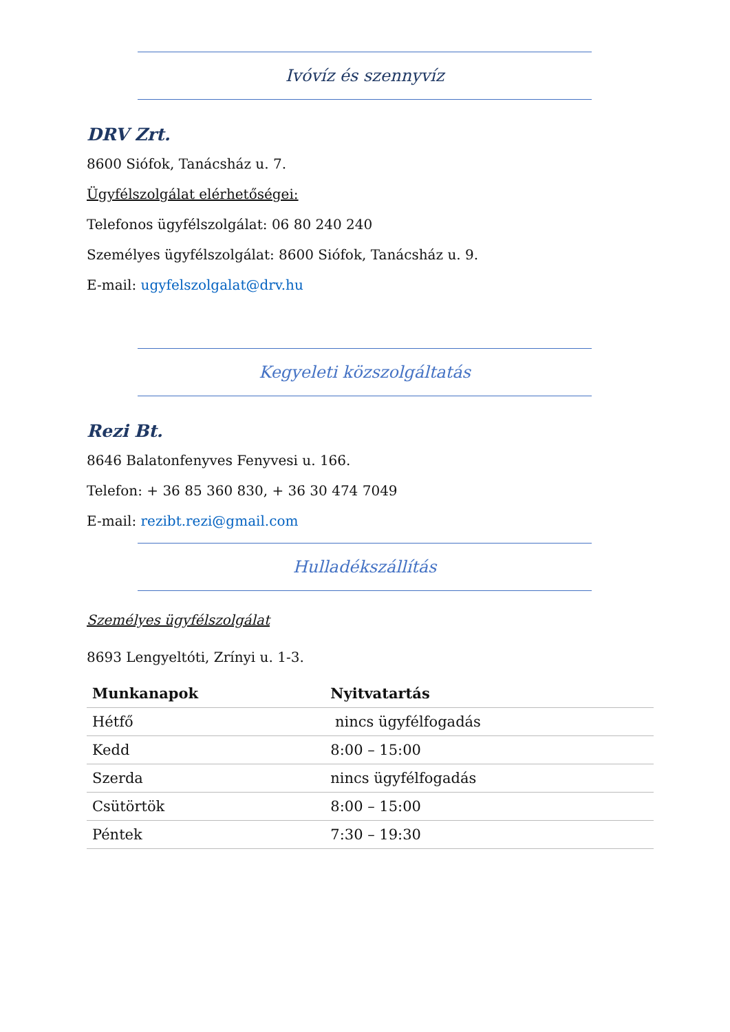Ivóvíz és szennyvíz
DRV Zrt.
8600 Siófok, Tanácsház u. 7.
Ügyfélszolgálat elérhetőségei:
Telefonos ügyfélszolgálat: 06 80 240 240
Személyes ügyfélszolgálat: 8600 Siófok, Tanácsház u. 9.
E-mail: ugyfelszolgalat@drv.hu
Kegyeleti közszolgáltatás
Rezi Bt.
8646 Balatonfenyves Fenyvesi u. 166.
Telefon: + 36 85 360 830, + 36 30 474 7049
E-mail: rezibt.rezi@gmail.com
Hulladékszállítás
Személyes ügyfélszolgálat
8693 Lengyeltóti, Zrínyi u. 1-3.
| Munkanapok | Nyitvatartás |
| --- | --- |
| Hétfő | nincs ügyfélfogadás |
| Kedd | 8:00 – 15:00 |
| Szerda | nincs ügyfélfogadás |
| Csütörtök | 8:00 – 15:00 |
| Péntek | 7:30 – 19:30 |